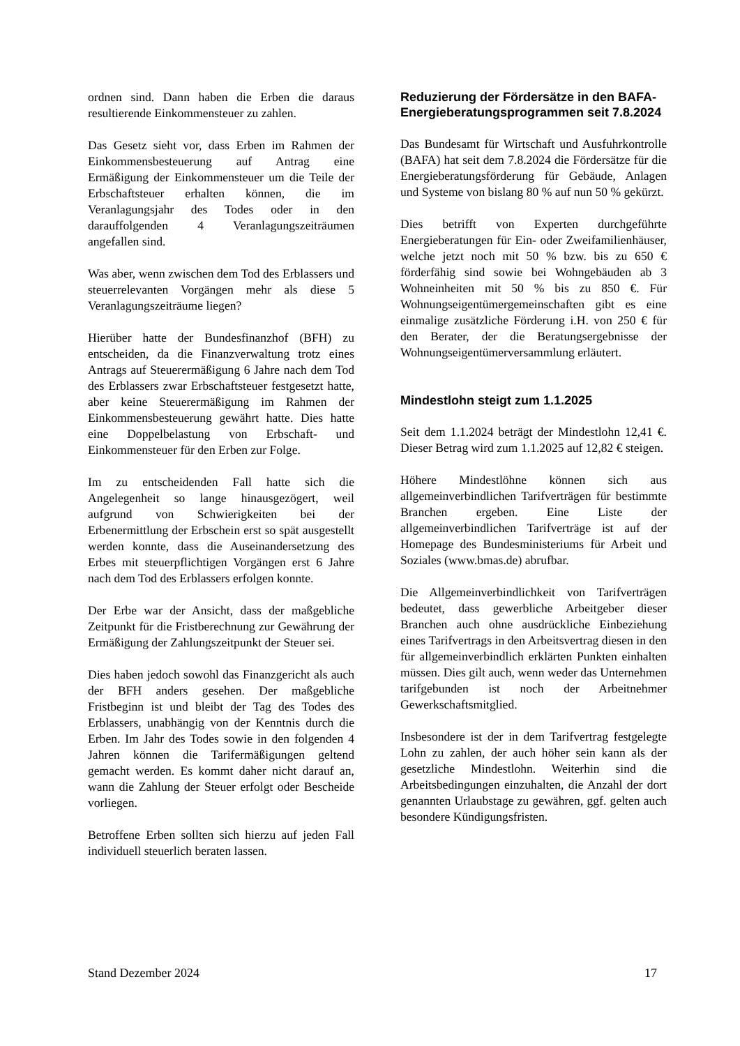ordnen sind. Dann haben die Erben die daraus resultierende Einkommensteuer zu zahlen.
Das Gesetz sieht vor, dass Erben im Rahmen der Einkommensbesteuerung auf Antrag eine Ermäßigung der Einkommensteuer um die Teile der Erbschaftsteuer erhalten können, die im Veranlagungsjahr des Todes oder in den darauffolgenden 4 Veranlagungszeiträumen angefallen sind.
Was aber, wenn zwischen dem Tod des Erblassers und steuerrelevanten Vorgängen mehr als diese 5 Veranlagungszeiträume liegen?
Hierüber hatte der Bundesfinanzhof (BFH) zu entscheiden, da die Finanzverwaltung trotz eines Antrags auf Steuerermäßigung 6 Jahre nach dem Tod des Erblassers zwar Erbschaftsteuer festgesetzt hatte, aber keine Steuerermäßigung im Rahmen der Einkommensbesteuerung gewährt hatte. Dies hatte eine Doppelbelastung von Erbschaft- und Einkommensteuer für den Erben zur Folge.
Im zu entscheidenden Fall hatte sich die Angelegenheit so lange hinausgezögert, weil aufgrund von Schwierigkeiten bei der Erbenermittlung der Erbschein erst so spät ausgestellt werden konnte, dass die Auseinandersetzung des Erbes mit steuerpflichtigen Vorgängen erst 6 Jahre nach dem Tod des Erblassers erfolgen konnte.
Der Erbe war der Ansicht, dass der maßgebliche Zeitpunkt für die Fristberechnung zur Gewährung der Ermäßigung der Zahlungszeitpunkt der Steuer sei.
Dies haben jedoch sowohl das Finanzgericht als auch der BFH anders gesehen. Der maßgebliche Fristbeginn ist und bleibt der Tag des Todes des Erblassers, unabhängig von der Kenntnis durch die Erben. Im Jahr des Todes sowie in den folgenden 4 Jahren können die Tarifermäßigungen geltend gemacht werden. Es kommt daher nicht darauf an, wann die Zahlung der Steuer erfolgt oder Bescheide vorliegen.
Betroffene Erben sollten sich hierzu auf jeden Fall individuell steuerlich beraten lassen.
Reduzierung der Fördersätze in den BAFA-Energieberatungsprogrammen seit 7.8.2024
Das Bundesamt für Wirtschaft und Ausfuhrkontrolle (BAFA) hat seit dem 7.8.2024 die Fördersätze für die Energieberatungsförderung für Gebäude, Anlagen und Systeme von bislang 80 % auf nun 50 % gekürzt.
Dies betrifft von Experten durchgeführte Energieberatungen für Ein- oder Zweifamilienhäuser, welche jetzt noch mit 50 % bzw. bis zu 650 € förderfähig sind sowie bei Wohngebäuden ab 3 Wohneinheiten mit 50 % bis zu 850 €. Für Wohnungseigentümergemeinschaften gibt es eine einmalige zusätzliche Förderung i.H. von 250 € für den Berater, der die Beratungsergebnisse der Wohnungseigentümerversammlung erläutert.
Mindestlohn steigt zum 1.1.2025
Seit dem 1.1.2024 beträgt der Mindestlohn 12,41 €. Dieser Betrag wird zum 1.1.2025 auf 12,82 € steigen.
Höhere Mindestlöhne können sich aus allgemeinverbindlichen Tarifverträgen für bestimmte Branchen ergeben. Eine Liste der allgemeinverbindlichen Tarifverträge ist auf der Homepage des Bundesministeriums für Arbeit und Soziales (www.bmas.de) abrufbar.
Die Allgemeinverbindlichkeit von Tarifverträgen bedeutet, dass gewerbliche Arbeitgeber dieser Branchen auch ohne ausdrückliche Einbeziehung eines Tarifvertrags in den Arbeitsvertrag diesen in den für allgemeinverbindlich erklärten Punkten einhalten müssen. Dies gilt auch, wenn weder das Unternehmen tarifgebunden ist noch der Arbeitnehmer Gewerkschaftsmitglied.
Insbesondere ist der in dem Tarifvertrag festgelegte Lohn zu zahlen, der auch höher sein kann als der gesetzliche Mindestlohn. Weiterhin sind die Arbeitsbedingungen einzuhalten, die Anzahl der dort genannten Urlaubstage zu gewähren, ggf. gelten auch besondere Kündigungsfristen.
Stand Dezember 2024 17